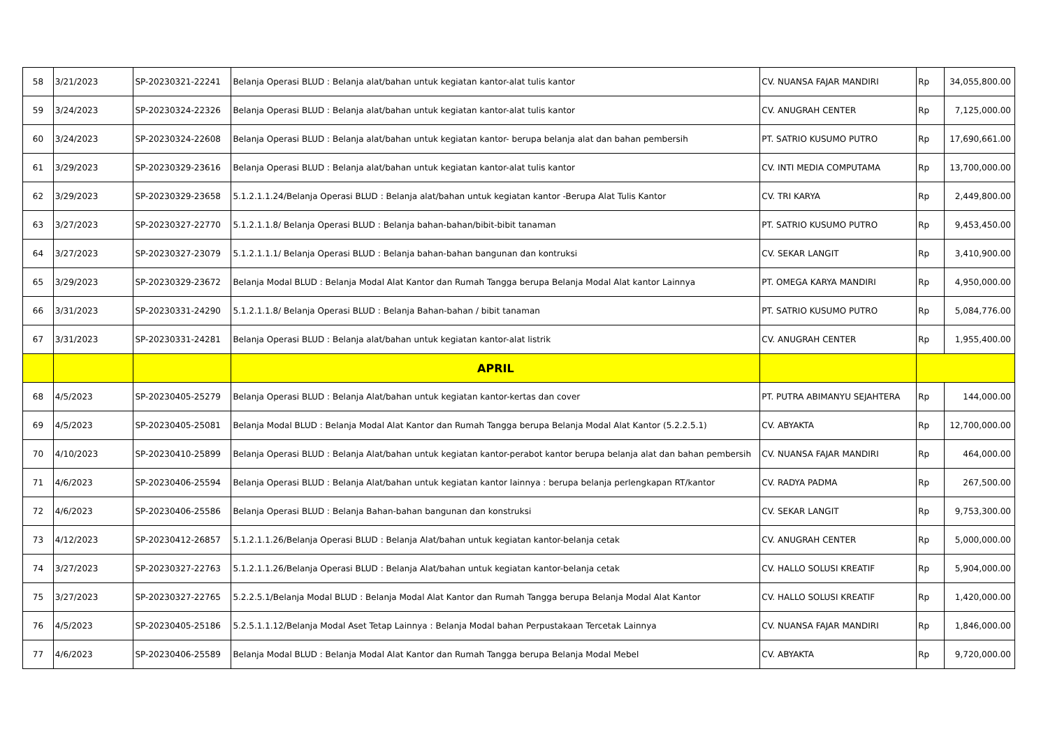| 58 | 3/21/2023 | SP-20230321-22241 | Belanja Operasi BLUD : Belanja alat/bahan untuk kegiatan kantor-alat tulis kantor | CV. NUANSA FAJAR MANDIRI | Rp | 34,055,800.00 |
| 59 | 3/24/2023 | SP-20230324-22326 | Belanja Operasi BLUD : Belanja alat/bahan untuk kegiatan kantor-alat tulis kantor | CV. ANUGRAH CENTER | Rp | 7,125,000.00 |
| 60 | 3/24/2023 | SP-20230324-22608 | Belanja Operasi BLUD : Belanja alat/bahan untuk kegiatan kantor- berupa belanja alat dan bahan pembersih | PT. SATRIO KUSUMO PUTRO | Rp | 17,690,661.00 |
| 61 | 3/29/2023 | SP-20230329-23616 | Belanja Operasi BLUD : Belanja alat/bahan untuk kegiatan kantor-alat tulis kantor | CV. INTI MEDIA COMPUTAMA | Rp | 13,700,000.00 |
| 62 | 3/29/2023 | SP-20230329-23658 | 5.1.2.1.1.24/Belanja Operasi BLUD : Belanja alat/bahan untuk kegiatan kantor -Berupa Alat Tulis Kantor | CV. TRI KARYA | Rp | 2,449,800.00 |
| 63 | 3/27/2023 | SP-20230327-22770 | 5.1.2.1.1.8/ Belanja Operasi BLUD : Belanja bahan-bahan/bibit-bibit tanaman | PT. SATRIO KUSUMO PUTRO | Rp | 9,453,450.00 |
| 64 | 3/27/2023 | SP-20230327-23079 | 5.1.2.1.1.1/ Belanja Operasi BLUD : Belanja bahan-bahan bangunan dan kontruksi | CV. SEKAR LANGIT | Rp | 3,410,900.00 |
| 65 | 3/29/2023 | SP-20230329-23672 | Belanja Modal BLUD : Belanja Modal Alat Kantor dan Rumah Tangga berupa Belanja Modal Alat kantor Lainnya | PT. OMEGA KARYA MANDIRI | Rp | 4,950,000.00 |
| 66 | 3/31/2023 | SP-20230331-24290 | 5.1.2.1.1.8/ Belanja Operasi BLUD : Belanja Bahan-bahan / bibit tanaman | PT. SATRIO KUSUMO PUTRO | Rp | 5,084,776.00 |
| 67 | 3/31/2023 | SP-20230331-24281 | Belanja Operasi BLUD : Belanja alat/bahan untuk kegiatan kantor-alat listrik | CV. ANUGRAH CENTER | Rp | 1,955,400.00 |
| | | | APRIL | | | |
| 68 | 4/5/2023 | SP-20230405-25279 | Belanja Operasi BLUD : Belanja Alat/bahan untuk kegiatan kantor-kertas dan cover | PT. PUTRA ABIMANYU SEJAHTERA | Rp | 144,000.00 |
| 69 | 4/5/2023 | SP-20230405-25081 | Belanja Modal BLUD : Belanja Modal Alat Kantor dan Rumah Tangga berupa Belanja Modal Alat Kantor (5.2.2.5.1) | CV. ABYAKTA | Rp | 12,700,000.00 |
| 70 | 4/10/2023 | SP-20230410-25899 | Belanja Operasi BLUD : Belanja Alat/bahan untuk kegiatan kantor-perabot kantor berupa belanja alat dan bahan pembersih | CV. NUANSA FAJAR MANDIRI | Rp | 464,000.00 |
| 71 | 4/6/2023 | SP-20230406-25594 | Belanja Operasi BLUD : Belanja Alat/bahan untuk kegiatan kantor lainnya : berupa belanja perlengkapan RT/kantor | CV. RADYA PADMA | Rp | 267,500.00 |
| 72 | 4/6/2023 | SP-20230406-25586 | Belanja Operasi BLUD : Belanja Bahan-bahan bangunan dan konstruksi | CV. SEKAR LANGIT | Rp | 9,753,300.00 |
| 73 | 4/12/2023 | SP-20230412-26857 | 5.1.2.1.1.26/Belanja Operasi BLUD : Belanja Alat/bahan untuk kegiatan kantor-belanja cetak | CV. ANUGRAH CENTER | Rp | 5,000,000.00 |
| 74 | 3/27/2023 | SP-20230327-22763 | 5.1.2.1.1.26/Belanja Operasi BLUD : Belanja Alat/bahan untuk kegiatan kantor-belanja cetak | CV. HALLO SOLUSI KREATIF | Rp | 5,904,000.00 |
| 75 | 3/27/2023 | SP-20230327-22765 | 5.2.2.5.1/Belanja Modal BLUD : Belanja Modal Alat Kantor dan Rumah Tangga berupa Belanja Modal Alat Kantor | CV. HALLO SOLUSI KREATIF | Rp | 1,420,000.00 |
| 76 | 4/5/2023 | SP-20230405-25186 | 5.2.5.1.1.12/Belanja Modal Aset Tetap Lainnya : Belanja Modal bahan Perpustakaan Tercetak Lainnya | CV. NUANSA FAJAR MANDIRI | Rp | 1,846,000.00 |
| 77 | 4/6/2023 | SP-20230406-25589 | Belanja Modal BLUD : Belanja Modal Alat Kantor dan Rumah Tangga berupa Belanja Modal Mebel | CV. ABYAKTA | Rp | 9,720,000.00 |